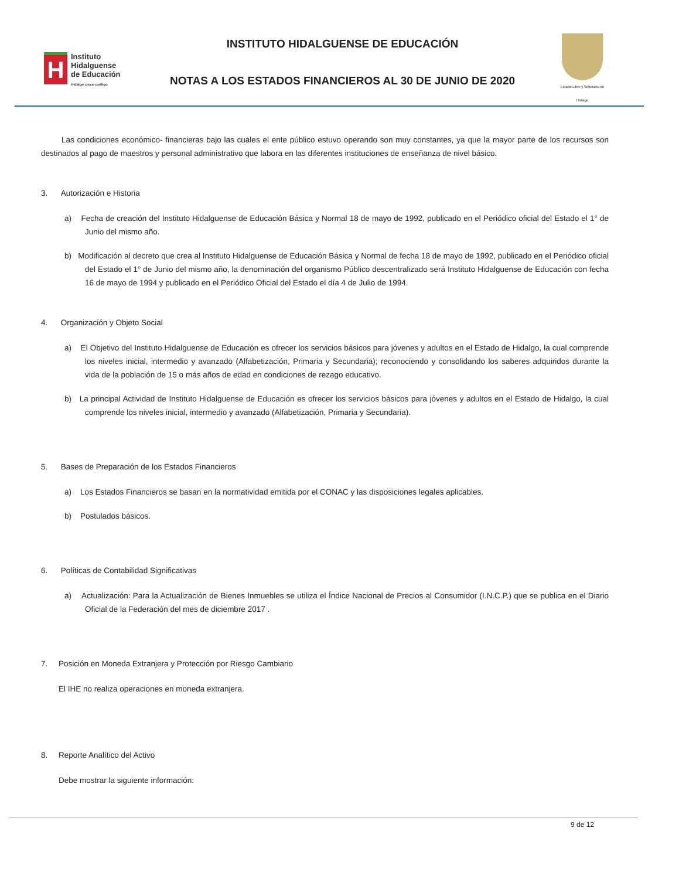H
Instituto
Hidalguense
de Educación
Hidalgo crece contigo
INSTITUTO HIDALGUENSE DE EDUCACIÓN
NOTAS A LOS ESTADOS FINANCIEROS AL 30 DE JUNIO DE 2020
Estado Libre y Soberano de Hidalgo
Las condiciones económico- financieras bajo las cuales el ente público estuvo operando son muy constantes, ya que la mayor parte de los recursos son destinados al pago de maestros y personal administrativo que labora en las diferentes instituciones de enseñanza de nivel básico.
3. Autorización e Historia
a) Fecha de creación del Instituto Hidalguense de Educación Básica y Normal 18 de mayo de 1992, publicado en el Periódico oficial del Estado el 1° de Junio del mismo año.
b) Modificación al decreto que crea al Instituto Hidalguense de Educación Básica y Normal de fecha 18 de mayo de 1992, publicado en el Periódico oficial del Estado el 1° de Junio del mismo año, la denominación del organismo Público descentralizado será Instituto Hidalguense de Educación con fecha 16 de mayo de 1994 y publicado en el Periódico Oficial del Estado el día 4 de Julio de 1994.
4. Organización y Objeto Social
a) El Objetivo del Instituto Hidalguense de Educación es ofrecer los servicios básicos para jóvenes y adultos en el Estado de Hidalgo, la cual comprende los niveles inicial, intermedio y avanzado (Alfabetización, Primaria y Secundaria); reconociendo y consolidando los saberes adquiridos durante la vida de la población de 15 o más años de edad en condiciones de rezago educativo.
b) La principal Actividad de Instituto Hidalguense de Educación es ofrecer los servicios básicos para jóvenes y adultos en el Estado de Hidalgo, la cual comprende los niveles inicial, intermedio y avanzado (Alfabetización, Primaria y Secundaria).
5. Bases de Preparación de los Estados Financieros
a) Los Estados Financieros se basan en la normatividad emitida por el CONAC y las disposiciones legales aplicables.
b) Postulados básicos.
6. Políticas de Contabilidad Significativas
a) Actualización: Para la Actualización de Bienes Inmuebles se utiliza el Índice Nacional de Precios al Consumidor (I.N.C.P.) que se publica en el Diario Oficial de la Federación del mes de diciembre 2017 .
7. Posición en Moneda Extranjera y Protección por Riesgo Cambiario
El IHE no realiza operaciones en moneda extranjera.
8. Reporte Analítico del Activo
Debe mostrar la siguiente información:
9 de 12